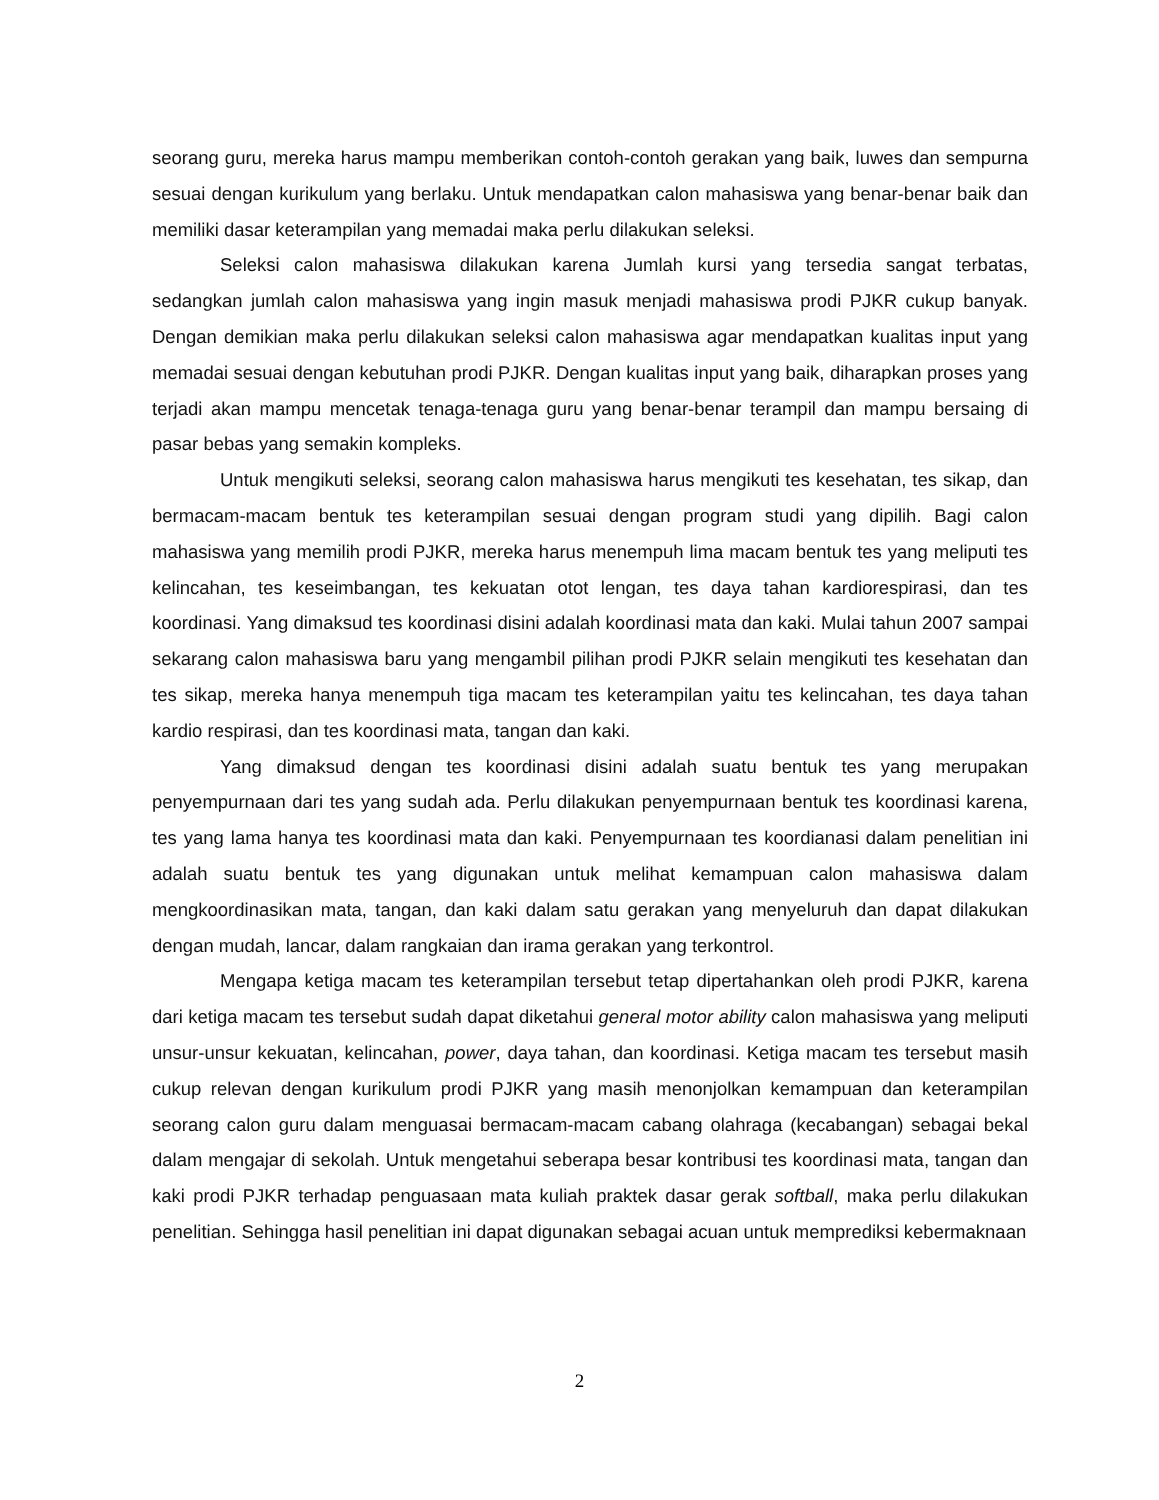seorang guru, mereka harus mampu memberikan contoh-contoh gerakan yang baik, luwes dan sempurna sesuai dengan kurikulum yang berlaku. Untuk mendapatkan calon mahasiswa yang benar-benar baik dan memiliki dasar keterampilan yang memadai maka perlu dilakukan seleksi.
Seleksi calon mahasiswa dilakukan karena Jumlah kursi yang tersedia sangat terbatas, sedangkan jumlah calon mahasiswa yang ingin masuk menjadi mahasiswa prodi PJKR cukup banyak. Dengan demikian maka perlu dilakukan seleksi calon mahasiswa agar mendapatkan kualitas input yang memadai sesuai dengan kebutuhan prodi PJKR. Dengan kualitas input yang baik, diharapkan proses yang terjadi akan mampu mencetak tenaga-tenaga guru yang benar-benar terampil dan mampu bersaing di pasar bebas yang semakin kompleks.
Untuk mengikuti seleksi, seorang calon mahasiswa harus mengikuti tes kesehatan, tes sikap, dan bermacam-macam bentuk tes keterampilan sesuai dengan program studi yang dipilih. Bagi calon mahasiswa yang memilih prodi PJKR, mereka harus menempuh lima macam bentuk tes yang meliputi tes kelincahan, tes keseimbangan, tes kekuatan otot lengan, tes daya tahan kardiorespirasi, dan tes koordinasi. Yang dimaksud tes koordinasi disini adalah koordinasi mata dan kaki. Mulai tahun 2007 sampai sekarang calon mahasiswa baru yang mengambil pilihan prodi PJKR selain mengikuti tes kesehatan dan tes sikap, mereka hanya menempuh tiga macam tes keterampilan yaitu tes kelincahan, tes daya tahan kardio respirasi, dan tes koordinasi mata, tangan dan kaki.
Yang dimaksud dengan tes koordinasi disini adalah suatu bentuk tes yang merupakan penyempurnaan dari tes yang sudah ada. Perlu dilakukan penyempurnaan bentuk tes koordinasi karena, tes yang lama hanya tes koordinasi mata dan kaki. Penyempurnaan tes koordianasi dalam penelitian ini adalah suatu bentuk tes yang digunakan untuk melihat kemampuan calon mahasiswa dalam mengkoordinasikan mata, tangan, dan kaki dalam satu gerakan yang menyeluruh dan dapat dilakukan dengan mudah, lancar, dalam rangkaian dan irama gerakan yang terkontrol.
Mengapa ketiga macam tes keterampilan tersebut tetap dipertahankan oleh prodi PJKR, karena dari ketiga macam tes tersebut sudah dapat diketahui general motor ability calon mahasiswa yang meliputi unsur-unsur kekuatan, kelincahan, power, daya tahan, dan koordinasi. Ketiga macam tes tersebut masih cukup relevan dengan kurikulum prodi PJKR yang masih menonjolkan kemampuan dan keterampilan seorang calon guru dalam menguasai bermacam-macam cabang olahraga (kecabangan) sebagai bekal dalam mengajar di sekolah. Untuk mengetahui seberapa besar kontribusi tes koordinasi mata, tangan dan kaki prodi PJKR terhadap penguasaan mata kuliah praktek dasar gerak softball, maka perlu dilakukan penelitian. Sehingga hasil penelitian ini dapat digunakan sebagai acuan untuk memprediksi kebermaknaan
2